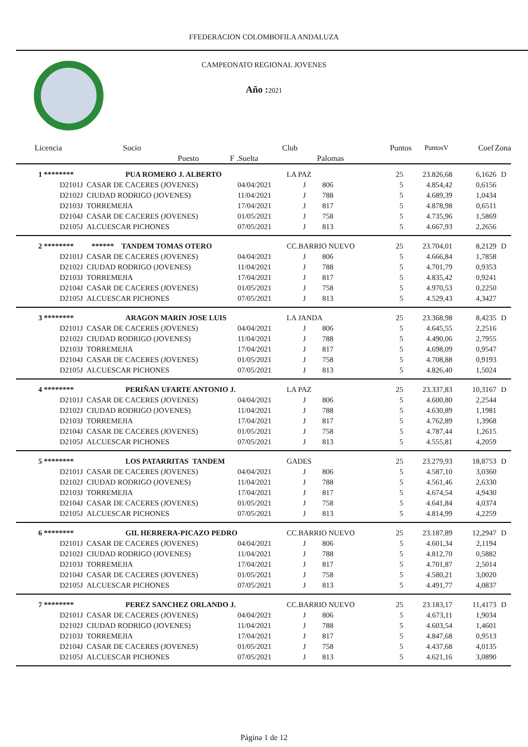FFEDERACION COLOMBOFILA ANDALUZA
CAMPEONATO REGIONAL JOVENES
Año : 2021
| Licencia | Socio | | Club | | Puntos | PuntosV | Coef | Zona |
| | Puesto | F .Suelta | | Palomas | | | | |
| 1 ******** | PUA ROMERO J. ALBERTO | | LA PAZ | | 25 | 23.826,68 | 6,1626 | D |
| D2101J | CASAR DE CACERES (JOVENES) | 04/04/2021 | J | 806 | 5 | 4.854,42 | 0,6156 | |
| D2102J | CIUDAD RODRIGO (JOVENES) | 11/04/2021 | J | 788 | 5 | 4.689,39 | 1,0434 | |
| D2103J | TORREMEJIA | 17/04/2021 | J | 817 | 5 | 4.878,98 | 0,6511 | |
| D2104J | CASAR DE CACERES (JOVENES) | 01/05/2021 | J | 758 | 5 | 4.735,96 | 1,5869 | |
| D2105J | ALCUESCAR PICHONES | 07/05/2021 | J | 813 | 5 | 4.667,93 | 2,2656 | |
| 2 ******** | ****** TANDEM TOMAS OTERO | | CC.BARRIO NUEVO | | 25 | 23.704,01 | 8,2129 | D |
| D2101J | CASAR DE CACERES (JOVENES) | 04/04/2021 | J | 806 | 5 | 4.666,84 | 1,7858 | |
| D2102J | CIUDAD RODRIGO (JOVENES) | 11/04/2021 | J | 788 | 5 | 4.701,79 | 0,9353 | |
| D2103J | TORREMEJIA | 17/04/2021 | J | 817 | 5 | 4.835,42 | 0,9241 | |
| D2104J | CASAR DE CACERES (JOVENES) | 01/05/2021 | J | 758 | 5 | 4.970,53 | 0,2250 | |
| D2105J | ALCUESCAR PICHONES | 07/05/2021 | J | 813 | 5 | 4.529,43 | 4,3427 | |
| 3 ******** | ARAGON MARIN JOSE LUIS | | LA JANDA | | 25 | 23.368,98 | 8,4235 | D |
| D2101J | CASAR DE CACERES (JOVENES) | 04/04/2021 | J | 806 | 5 | 4.645,55 | 2,2516 | |
| D2102J | CIUDAD RODRIGO (JOVENES) | 11/04/2021 | J | 788 | 5 | 4.490,06 | 2,7955 | |
| D2103J | TORREMEJIA | 17/04/2021 | J | 817 | 5 | 4.698,09 | 0,9547 | |
| D2104J | CASAR DE CACERES (JOVENES) | 01/05/2021 | J | 758 | 5 | 4.708,88 | 0,9193 | |
| D2105J | ALCUESCAR PICHONES | 07/05/2021 | J | 813 | 5 | 4.826,40 | 1,5024 | |
| 4 ******** | PERIÑAN UFARTE ANTONIO J. | | LA PAZ | | 25 | 23.337,83 | 10,3167 | D |
| D2101J | CASAR DE CACERES (JOVENES) | 04/04/2021 | J | 806 | 5 | 4.600,80 | 2,2544 | |
| D2102J | CIUDAD RODRIGO (JOVENES) | 11/04/2021 | J | 788 | 5 | 4.630,89 | 1,1981 | |
| D2103J | TORREMEJIA | 17/04/2021 | J | 817 | 5 | 4.762,89 | 1,3968 | |
| D2104J | CASAR DE CACERES (JOVENES) | 01/05/2021 | J | 758 | 5 | 4.787,44 | 1,2615 | |
| D2105J | ALCUESCAR PICHONES | 07/05/2021 | J | 813 | 5 | 4.555,81 | 4,2059 | |
| 5 ******** | LOS PATARRITAS TANDEM | | GADES | | 25 | 23.279,93 | 18,8753 | D |
| D2101J | CASAR DE CACERES (JOVENES) | 04/04/2021 | J | 806 | 5 | 4.587,10 | 3,0360 | |
| D2102J | CIUDAD RODRIGO (JOVENES) | 11/04/2021 | J | 788 | 5 | 4.561,46 | 2,6330 | |
| D2103J | TORREMEJIA | 17/04/2021 | J | 817 | 5 | 4.674,54 | 4,9430 | |
| D2104J | CASAR DE CACERES (JOVENES) | 01/05/2021 | J | 758 | 5 | 4.641,84 | 4,0374 | |
| D2105J | ALCUESCAR PICHONES | 07/05/2021 | J | 813 | 5 | 4.814,99 | 4,2259 | |
| 6 ******** | GIL HERRERA-PICAZO PEDRO | | CC.BARRIO NUEVO | | 25 | 23.187,89 | 12,2947 | D |
| D2101J | CASAR DE CACERES (JOVENES) | 04/04/2021 | J | 806 | 5 | 4.601,34 | 2,1194 | |
| D2102J | CIUDAD RODRIGO (JOVENES) | 11/04/2021 | J | 788 | 5 | 4.812,70 | 0,5882 | |
| D2103J | TORREMEJIA | 17/04/2021 | J | 817 | 5 | 4.701,87 | 2,5014 | |
| D2104J | CASAR DE CACERES (JOVENES) | 01/05/2021 | J | 758 | 5 | 4.580,21 | 3,0020 | |
| D2105J | ALCUESCAR PICHONES | 07/05/2021 | J | 813 | 5 | 4.491,77 | 4,0837 | |
| 7 ******** | PEREZ SANCHEZ ORLANDO J. | | CC.BARRIO NUEVO | | 25 | 23.183,17 | 11,4173 | D |
| D2101J | CASAR DE CACERES (JOVENES) | 04/04/2021 | J | 806 | 5 | 4.673,11 | 1,9034 | |
| D2102J | CIUDAD RODRIGO (JOVENES) | 11/04/2021 | J | 788 | 5 | 4.603,54 | 1,4601 | |
| D2103J | TORREMEJIA | 17/04/2021 | J | 817 | 5 | 4.847,68 | 0,9513 | |
| D2104J | CASAR DE CACERES (JOVENES) | 01/05/2021 | J | 758 | 5 | 4.437,68 | 4,0135 | |
| D2105J | ALCUESCAR PICHONES | 07/05/2021 | J | 813 | 5 | 4.621,16 | 3,0890 | |
Página 1 de 12